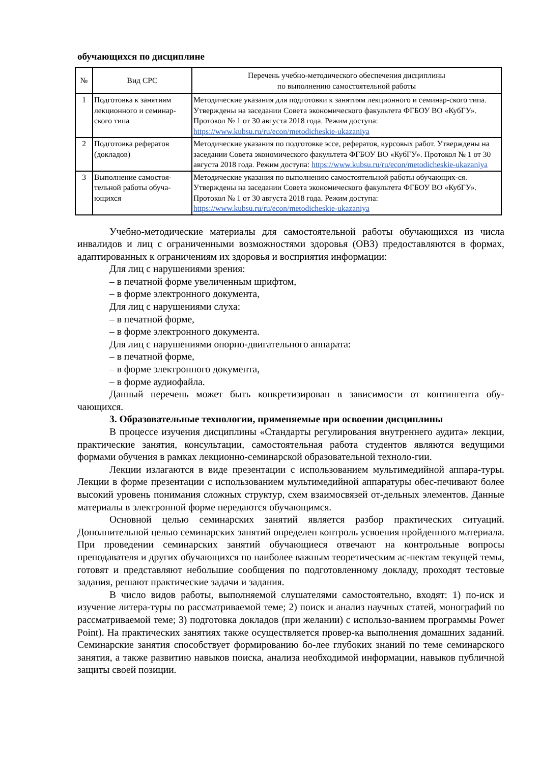обучающихся по дисциплине
| № | Вид СРС | Перечень учебно-методического обеспечения дисциплины по выполнению самостоятельной работы |
| --- | --- | --- |
| 1 | Подготовка к занятиям лекционного и семинар-ского типа | Методические указания для подготовки к занятиям лекционного и семинар-ского типа. Утверждены на заседании Совета экономического факультета ФГБОУ ВО «КубГУ». Протокол № 1 от 30 августа 2018 года. Режим доступа: https://www.kubsu.ru/ru/econ/metodicheskie-ukazaniya |
| 2 | Подготовка рефератов (докладов) | Методические указания по подготовке эссе, рефератов, курсовых работ. Утверждены на заседании Совета экономического факультета ФГБОУ ВО «КубГУ». Протокол № 1 от 30 августа 2018 года. Режим доступа: https://www.kubsu.ru/ru/econ/metodicheskie-ukazaniya |
| 3 | Выполнение самостоя-тельной работы обуча-ющихся | Методические указания по выполнению самостоятельной работы обучающих-ся. Утверждены на заседании Совета экономического факультета ФГБОУ ВО «КубГУ». Протокол № 1 от 30 августа 2018 года. Режим доступа: https://www.kubsu.ru/ru/econ/metodicheskie-ukazaniya |
Учебно-методические материалы для самостоятельной работы обучающихся из числа инвалидов и лиц с ограниченными возможностями здоровья (ОВЗ) предоставляются в формах, адаптированных к ограничениям их здоровья и восприятия информации:
Для лиц с нарушениями зрения:
– в печатной форме увеличенным шрифтом,
– в форме электронного документа,
Для лиц с нарушениями слуха:
– в печатной форме,
– в форме электронного документа.
Для лиц с нарушениями опорно-двигательного аппарата:
– в печатной форме,
– в форме электронного документа,
– в форме аудиофайла.
Данный перечень может быть конкретизирован в зависимости от контингента обу-чающихся.
3. Образовательные технологии, применяемые при освоении дисциплины
В процессе изучения дисциплины «Стандарты регулирования внутреннего аудита» лекции, практические занятия, консультации, самостоятельная работа студентов являются ведущими формами обучения в рамках лекционно-семинарской образовательной техноло-гии.
Лекции излагаются в виде презентации с использованием мультимедийной аппара-туры. Лекции в форме презентации с использованием мультимедийной аппаратуры обес-печивают более высокий уровень понимания сложных структур, схем взаимосвязей от-дельных элементов. Данные материалы в электронной форме передаются обучающимся.
Основной целью семинарских занятий является разбор практических ситуаций. Дополнительной целью семинарских занятий определен контроль усвоения пройденного материала. При проведении семинарских занятий обучающиеся отвечают на контрольные вопросы преподавателя и других обучающихся по наиболее важным теоретическим ас-пектам текущей темы, готовят и представляют небольшие сообщения по подготовленному докладу, проходят тестовые задания, решают практические задачи и задания.
В число видов работы, выполняемой слушателями самостоятельно, входят: 1) по-иск и изучение литера-туры по рассматриваемой теме; 2) поиск и анализ научных статей, монографий по рассматриваемой теме; 3) подготовка докладов (при желании) с использо-ванием программы Power Point). На практических занятиях также осуществляется провер-ка выполнения домашних заданий. Семинарские занятия способствует формированию бо-лее глубоких знаний по теме семинарского занятия, а также развитию навыков поиска, анализа необходимой информации, навыков публичной защиты своей позиции.